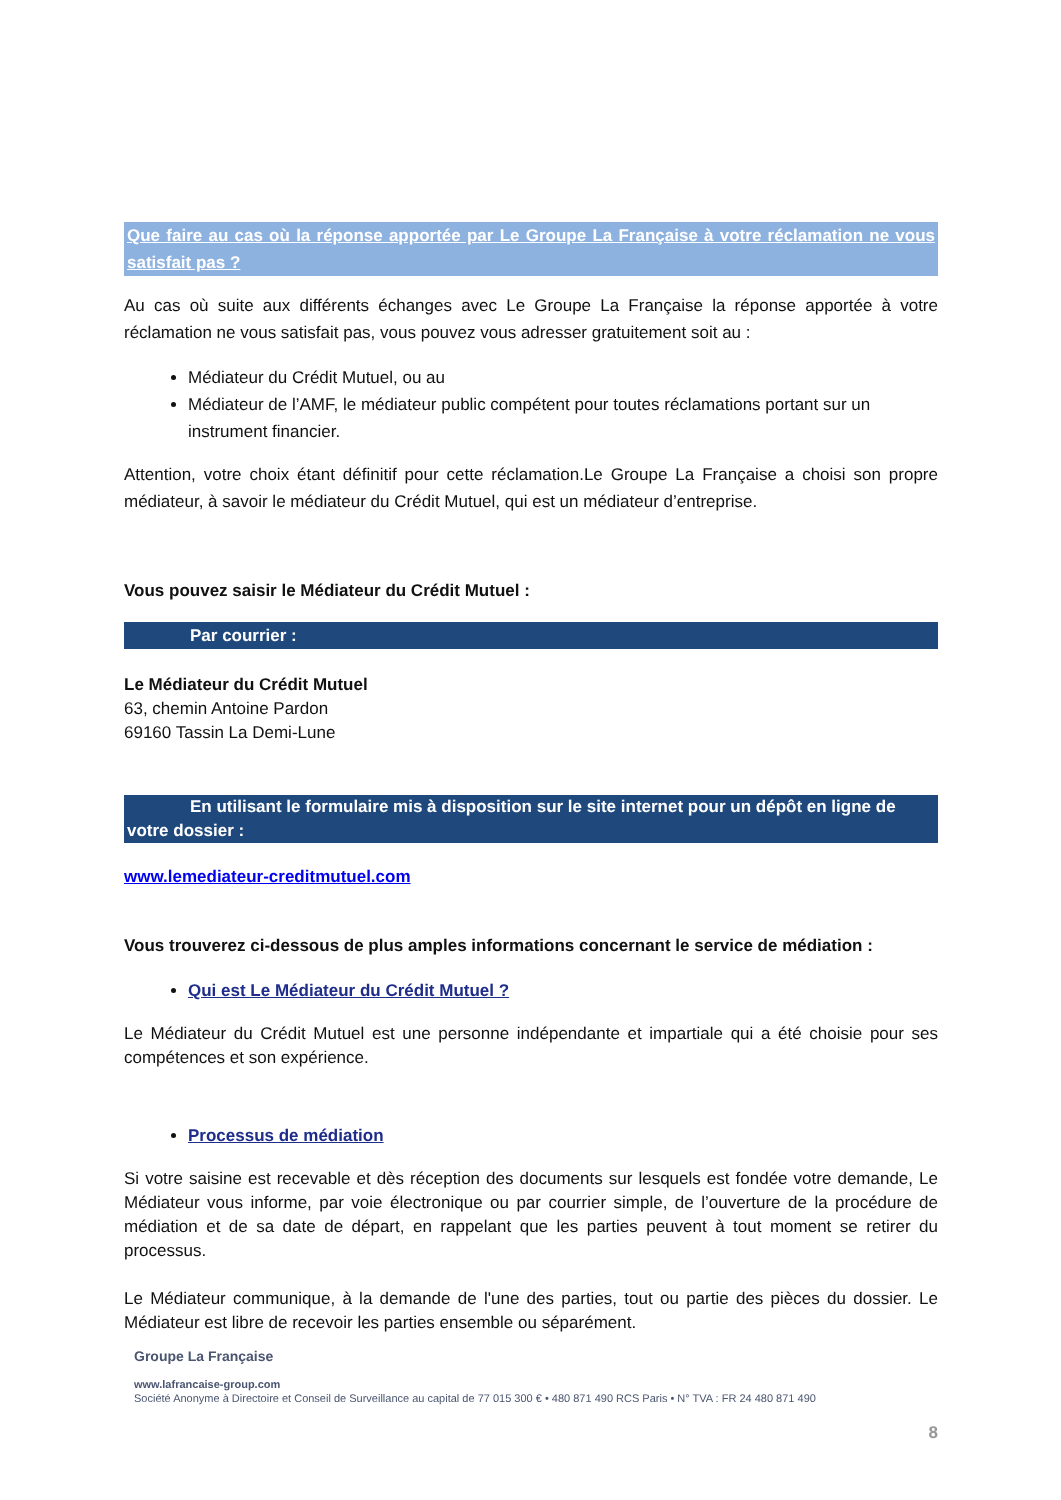Que faire au cas où la réponse apportée par Le Groupe La Française à votre réclamation ne vous satisfait pas ?
Au cas où suite aux différents échanges avec Le Groupe La Française la réponse apportée à votre réclamation ne vous satisfait pas, vous pouvez vous adresser gratuitement soit au :
Médiateur du Crédit Mutuel, ou au
Médiateur de l’AMF, le médiateur public compétent pour toutes réclamations portant sur un instrument financier.
Attention, votre choix étant définitif pour cette réclamation.Le Groupe La Française a choisi son propre médiateur, à savoir le médiateur du Crédit Mutuel, qui est un médiateur d’entreprise.
Vous pouvez saisir le Médiateur du Crédit Mutuel :
Par courrier :
Le Médiateur du Crédit Mutuel
63, chemin Antoine Pardon
69160 Tassin La Demi-Lune
En utilisant le formulaire mis à disposition sur le site internet pour un dépôt en ligne de votre dossier :
www.lemediateur-creditmutuel.com
Vous trouverez ci-dessous de plus amples informations concernant le service de médiation :
Qui est Le Médiateur du Crédit Mutuel ?
Le Médiateur du Crédit Mutuel est une personne indépendante et impartiale qui a été choisie pour ses compétences et son expérience.
Processus de médiation
Si votre saisine est recevable et dès réception des documents sur lesquels est fondée votre demande, Le Médiateur vous informe, par voie électronique ou par courrier simple, de l’ouverture de la procédure de médiation et de sa date de départ, en rappelant que les parties peuvent à tout moment se retirer du processus.
Le Médiateur communique, à la demande de l'une des parties, tout ou partie des pièces du dossier. Le Médiateur est libre de recevoir les parties ensemble ou séparément.
Groupe La Française
www.lafrancaise-group.com
Société Anonyme à Directoire et Conseil de Surveillance au capital de 77 015 300 € • 480 871 490 RCS Paris • N° TVA : FR 24 480 871 490
8